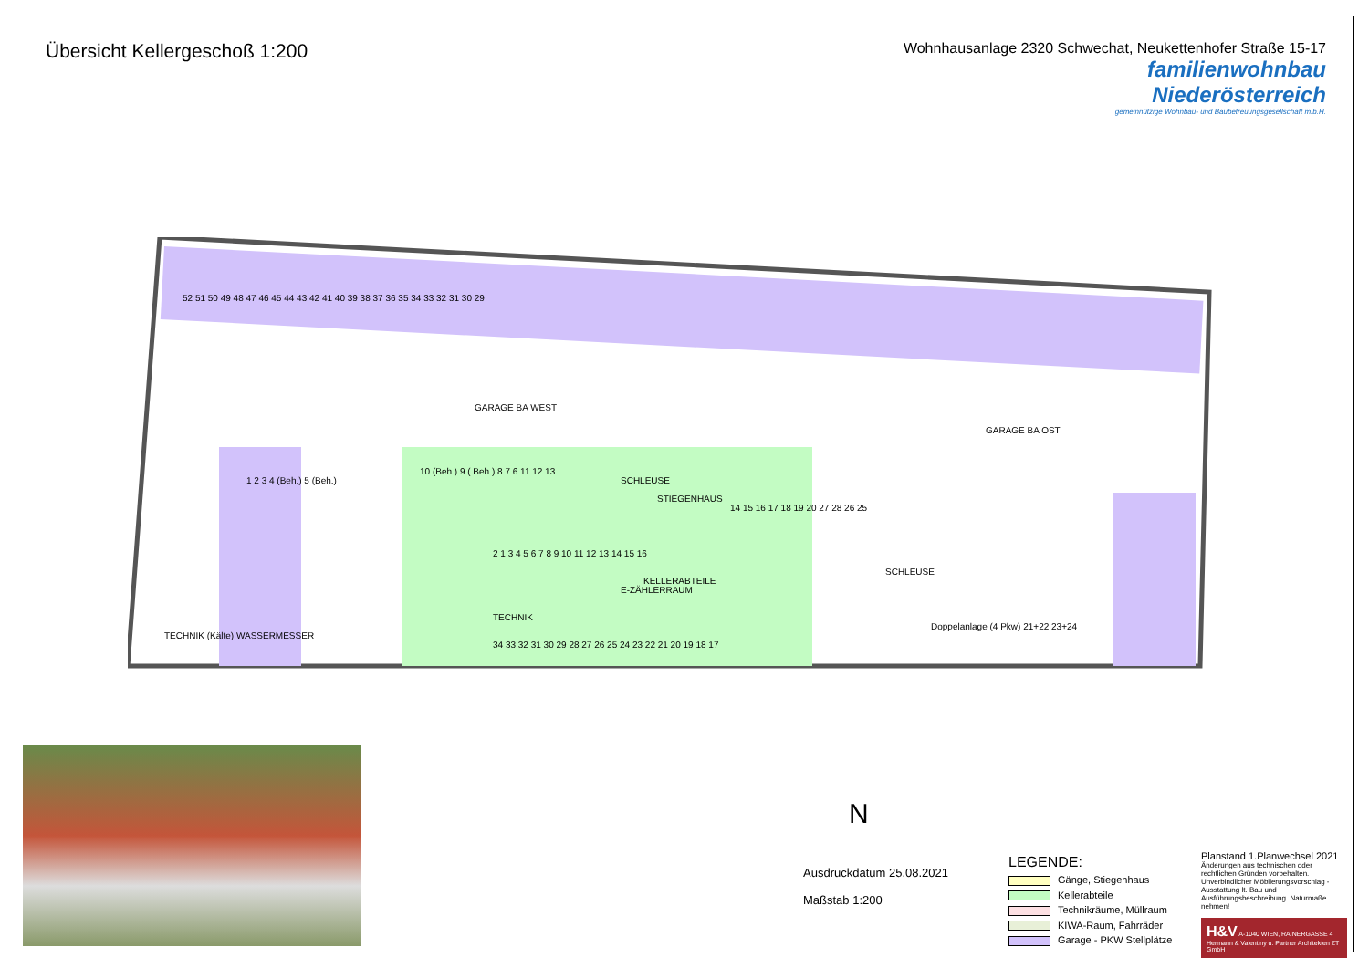Übersicht Kellergeschoß 1:200
Wohnhausanlage 2320 Schwechat, Neukettenhofer Straße 15-17
familienwohnbau
Niederösterreich
gemeinnützige Wohnbau- und Baubetreuungsgesellschaft m.b.H.
GARAGE BA WEST
GARAGE BA OST
STIEGENHAUS
KELLERABTEILE
TECHNIK
E-ZÄHLERRAUM
SCHLEUSE
SCHLEUSE
Doppelanlage (4 Pkw) 21+22 23+24
TECHNIK (Kälte) WASSERMESSER
52 51 50 49 48 47 46 45 44 43 42 41 40 39 38 37 36 35 34 33 32 31 30 29
1 2 3 4 (Beh.) 5 (Beh.)
10 (Beh.) 9 ( Beh.) 8 7 6 11 12 13
14 15 16 17 18 19 20 27 28 26 25
2 1 3 4 5 6 7 8 9 10 11 12 13 14 15 16
34 33 32 31 30 29 28 27 26 25 24 23 22 21 20 19 18 17
N
Ausdruckdatum 25.08.2021
Maßstab 1:200
LEGENDE:
Gänge, Stiegenhaus
Kellerabteile
Technikräume, Müllraum
KIWA-Raum, Fahrräder
Garage - PKW Stellplätze
Planstand 1.Planwechsel 2021
Änderungen aus technischen oder rechtlichen Gründen vorbehalten. Unverbindlicher Möblierungsvorschlag - Ausstattung lt. Bau und Ausführungsbeschreibung. Naturmaße nehmen!
H&V A-1040 WIEN, RAINERGASSE 4
Hermann & Valentiny u. Partner Architekten ZT GmbH